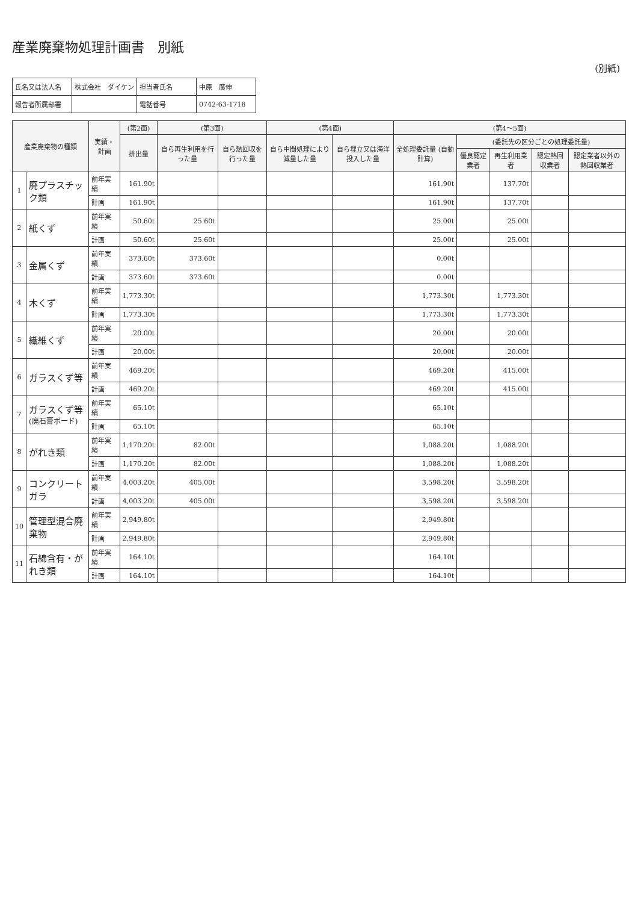産業廃棄物処理計画書　別紙
(別紙)
| 氏名又は法人名 | 株式会社 ダイケン | 担当者氏名 | 中原 廣伸 |
| 報告者所属部署 | | 電話番号 | 0742-63-1718 |
| 産業廃棄物の種類 | | 実績・計画 | (第2面) | (第3面) | | (第4面) | | (第4～5面) | | | | |
| --- | --- | --- | --- | --- | --- | --- | --- | --- | --- | --- | --- | --- |
| | | | 排出量 | 自ら再生利用を行った量 | 自ら熱回収を行った量 | 自ら中間処理により減量した量 | 自ら埋立又は海洋投入した量 | 全処理委託量 (自動計算) | (委託先の区分ごとの処理委託量) | | | |
| | | | | | | | | | 優良認定業者 | 再生利用業者 | 認定熱回収業者 | 認定業者以外の熱回収業者 |
| 1 | 廃プラスチック類 | 前年実績 | 161.90t | | | | | 161.90t | | 137.70t | | |
| | | 計画 | 161.90t | | | | | 161.90t | | 137.70t | | |
| 2 | 紙くず | 前年実績 | 50.60t | 25.60t | | | | 25.00t | | 25.00t | | |
| | | 計画 | 50.60t | 25.60t | | | | 25.00t | | 25.00t | | |
| 3 | 金属くず | 前年実績 | 373.60t | 373.60t | | | | 0.00t | | | | |
| | | 計画 | 373.60t | 373.60t | | | | 0.00t | | | | |
| 4 | 木くず | 前年実績 | 1,773.30t | | | | | 1,773.30t | | 1,773.30t | | |
| | | 計画 | 1,773.30t | | | | | 1,773.30t | | 1,773.30t | | |
| 5 | 繊維くず | 前年実績 | 20.00t | | | | | 20.00t | | 20.00t | | |
| | | 計画 | 20.00t | | | | | 20.00t | | 20.00t | | |
| 6 | ガラスくず等 | 前年実績 | 469.20t | | | | | 469.20t | | 415.00t | | |
| | | 計画 | 469.20t | | | | | 469.20t | | 415.00t | | |
| 7 | ガラスくず等 (廃石膏ボード) | 前年実績 | 65.10t | | | | | 65.10t | | | | |
| | | 計画 | 65.10t | | | | | 65.10t | | | | |
| 8 | がれき類 | 前年実績 | 1,170.20t | 82.00t | | | | 1,088.20t | | 1,088.20t | | |
| | | 計画 | 1,170.20t | 82.00t | | | | 1,088.20t | | 1,088.20t | | |
| 9 | コンクリートガラ | 前年実績 | 4,003.20t | 405.00t | | | | 3,598.20t | | 3,598.20t | | |
| | | 計画 | 4,003.20t | 405.00t | | | | 3,598.20t | | 3,598.20t | | |
| 10 | 管理型混合廃棄物 | 前年実績 | 2,949.80t | | | | | 2,949.80t | | | | |
| | | 計画 | 2,949.80t | | | | | 2,949.80t | | | | |
| 11 | 石綿含有・がれき類 | 前年実績 | 164.10t | | | | | 164.10t | | | | |
| | | 計画 | 164.10t | | | | | 164.10t | | | | |